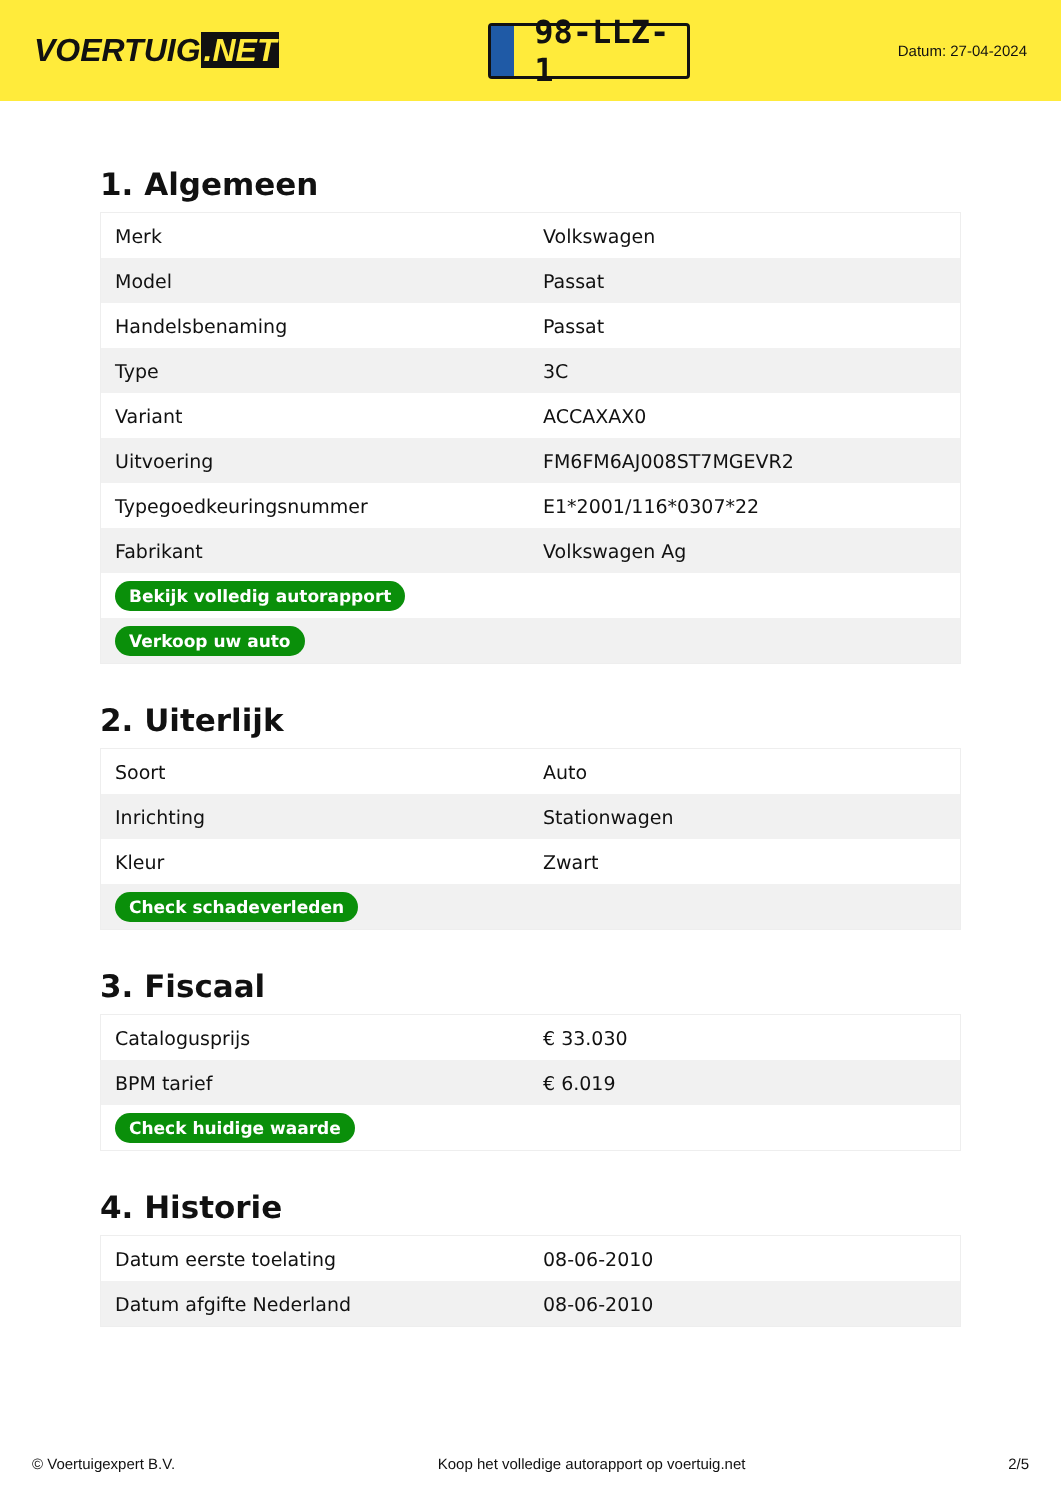VOERTUIG.NET
98-LLZ-1
Datum: 27-04-2024
1. Algemeen
| Merk | Volkswagen |
| Model | Passat |
| Handelsbenaming | Passat |
| Type | 3C |
| Variant | ACCAXAX0 |
| Uitvoering | FM6FM6AJ008ST7MGEVR2 |
| Typegoedkeuringsnummer | E1*2001/116*0307*22 |
| Fabrikant | Volkswagen Ag |
| Bekijk volledig autorapport | |
| Verkoop uw auto | |
2. Uiterlijk
| Soort | Auto |
| Inrichting | Stationwagen |
| Kleur | Zwart |
| Check schadeverleden | |
3. Fiscaal
| Catalogusprijs | € 33.030 |
| BPM tarief | € 6.019 |
| Check huidige waarde | |
4. Historie
| Datum eerste toelating | 08-06-2010 |
| Datum afgifte Nederland | 08-06-2010 |
© Voertuigexpert B.V. Koop het volledige autorapport op voertuig.net 2/5